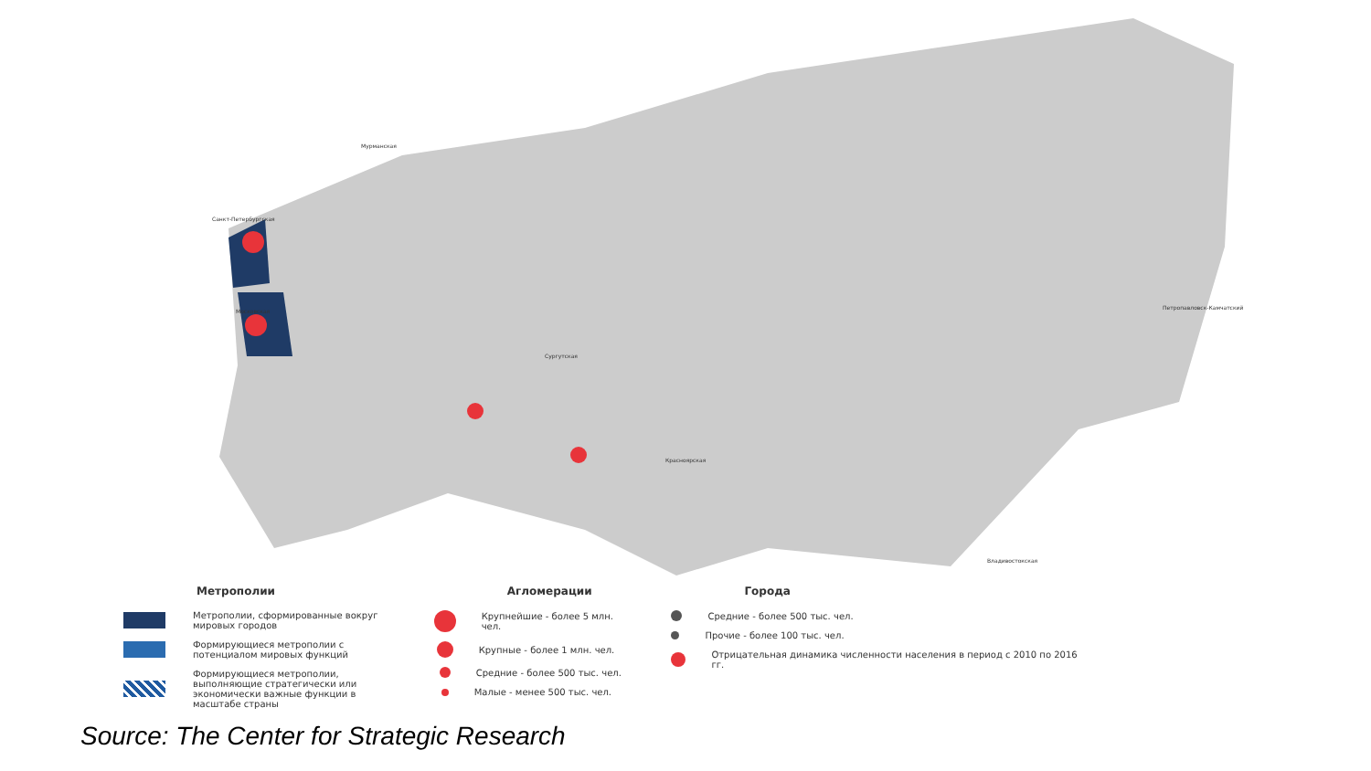Мурманская
Санкт-Петербургская
Московская
Сургутская
Красноярская
Петропавловск-Камчатский
Владивостокская
Метрополии
Метрополии, сформированные вокруг мировых городов
Формирующиеся метрополии с потенциалом мировых функций
Формирующиеся метрополии, выполняющие стратегически или экономически важные функции в масштабе страны
Агломерации
Крупнейшие - более 5 млн. чел.
Крупные - более 1 млн. чел.
Средние - более 500 тыс. чел.
Малые - менее 500 тыс. чел.
Города
Средние - более 500 тыс. чел.
Прочие - более 100 тыс. чел.
Отрицательная динамика численности населения в период с 2010 по 2016 гг.
Source: The Center for Strategic Research